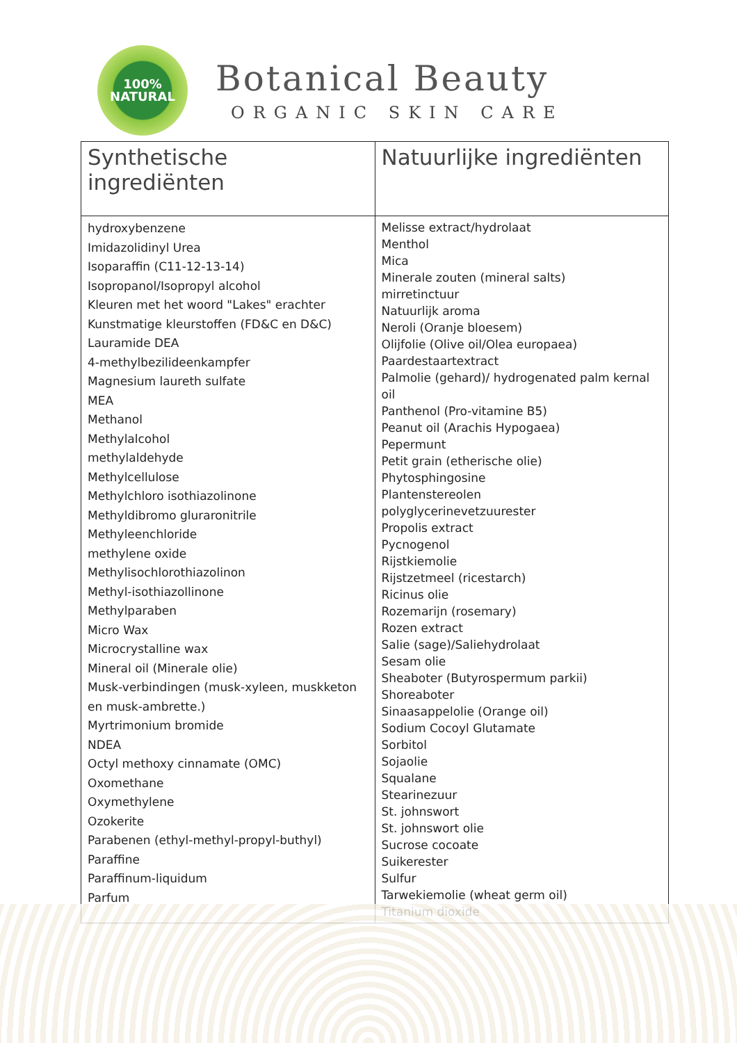100%
NATURAL
Botanical Beauty
ORGANIC SKIN CARE
| Synthetische ingrediënten | Natuurlijke ingrediënten |
| --- | --- |
| hydroxybenzene Imidazolidinyl Urea Isoparaffin (C11-12-13-14) Isopropanol/Isopropyl alcohol Kleuren met het woord "Lakes" erachter Kunstmatige kleurstoffen (FD&C en D&C) Lauramide DEA 4-methylbezilideenkampfer Magnesium laureth sulfate MEA Methanol Methylalcohol methylaldehyde Methylcellulose Methylchloro isothiazolinone Methyldibromo gluraronitrile Methyleenchloride methylene oxide Methylisochlorothiazolinon Methyl-isothiazollinone Methylparaben Micro Wax Microcrystalline wax Mineral oil (Minerale olie) Musk-verbindingen (musk-xyleen, muskketon en musk-ambrette.) Myrtrimonium bromide NDEA Octyl methoxy cinnamate (OMC) Oxomethane Oxymethylene Ozokerite Parabenen (ethyl-methyl-propyl-buthyl) Paraffine Paraffinum-liquidum Parfum | Melisse extract/hydrolaat Menthol Mica Minerale zouten (mineral salts) mirretinctuur Natuurlijk aroma Neroli (Oranje bloesem) Olijfolie (Olive oil/Olea europaea) Paardestaartextract Palmolie (gehard)/ hydrogenated palm kernal oil Panthenol (Pro-vitamine B5) Peanut oil (Arachis Hypogaea) Pepermunt Petit grain (etherische olie) Phytosphingosine Plantenstereolen polyglycerinevetzuurester Propolis extract Pycnogenol Rijstkiemolie Rijstzetmeel (ricestarch) Ricinus olie Rozemarijn (rosemary) Rozen extract Salie (sage)/Saliehydrolaat Sesam olie Sheaboter (Butyrospermum parkii) Shoreaboter Sinaasappelolie (Orange oil) Sodium Cocoyl Glutamate Sorbitol Sojaolie Squalane Stearinezuur St. johnswort St. johnswort olie Sucrose cocoate Suikerester Sulfur Tarwekiemolie (wheat germ oil) Titanium dioxide |